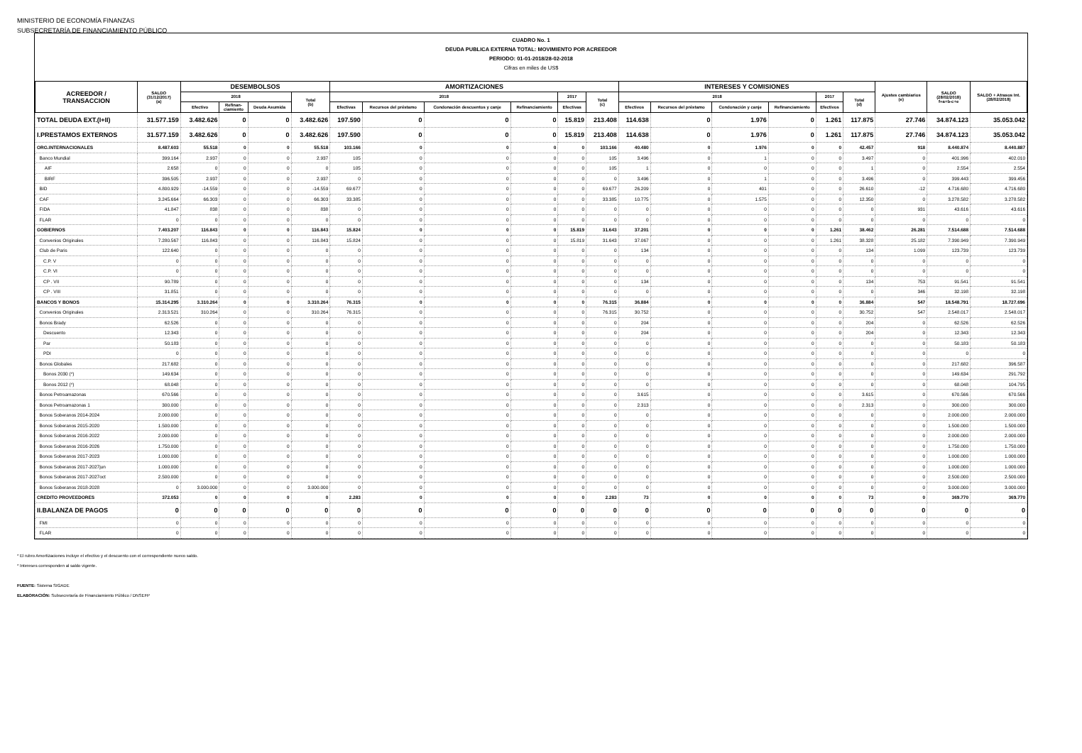MINISTERIO DE ECONOMÍA FINANZAS
SUBSECRETARÍA DE FINANCIAMIENTO PÚBLICO
CUADRO No. 1
DEUDA PUBLICA EXTERNA TOTAL: MOVIMIENTO POR ACREEDOR
PERIODO: 01-01-2018/28-02-2018
Cifras en miles de US$
| ACREEDOR / TRANSACCION | SALDO (31/12/2017) (a) | DESEMBOLSOS | | | | AMORTIZACIONES | | | | | | INTERESES Y COMISIONES | | | | | | Ajustes cambiarios (e) | SALDO (28/02/2018) f=a+b-c+e | SALDO + Atrasos Int. (28/02/2018) |
| --- | --- | --- | --- | --- | --- | --- | --- | --- | --- | --- | --- | --- | --- | --- | --- | --- | --- | --- | --- | --- |
| | | 2018 | | | Total (b) | 2018 | | | | 2017 | Total (c) | 2018 | | | | 2017 | Total (d) | | | |
| | | Efectivo | Refinan- ciamiento | Deuda Asumida | | Efectivas | Recursos del préstamo | Condonación descuentos y canje | Refinanciamiento | Efectivas | | Efectivos | Recursos del préstamo | Condonación y canje | Refinanciamiento | Efectivos | | | | |
| TOTAL DEUDA EXT.(I+II) | 31.577.159 | 3.482.626 | 0 | 0 | 3.482.626 | 197.590 | 0 | 0 | 0 | 15.819 | 213.408 | 114.638 | 0 | 1.976 | 0 | 1.261 | 117.875 | 27.746 | 34.874.123 | 35.053.042 |
| I.PRESTAMOS EXTERNOS | 31.577.159 | 3.482.626 | 0 | 0 | 3.482.626 | 197.590 | 0 | 0 | 0 | 15.819 | 213.408 | 114.638 | 0 | 1.976 | 0 | 1.261 | 117.875 | 27.746 | 34.874.123 | 35.053.042 |
| ORG.INTERNACIONALES | 8.487.603 | 55.518 | 0 | 0 | 55.518 | 103.166 | 0 | 0 | 0 | 0 | 103.166 | 40.480 | 0 | 1.976 | 0 | 0 | 42.457 | 918 | 8.440.874 | 8.440.887 |
| Banco Mundial | 399.164 | 2.937 | 0 | 0 | 2.937 | 105 | 0 | 0 | 0 | 0 | 105 | 3.496 | 0 | 1 | 0 | 0 | 3.497 | 0 | 401.996 | 402.010 |
| AIF | 2.658 | 0 | 0 | 0 | 0 | 105 | 0 | 0 | 0 | 0 | 105 | 1 | 0 | 0 | 0 | 0 | 1 | 0 | 2.554 | 2.554 |
| BIRF | 396.505 | 2.937 | 0 | 0 | 2.937 | 0 | 0 | 0 | 0 | 0 | 0 | 3.496 | 0 | 1 | 0 | 0 | 3.496 | 0 | 399.443 | 399.456 |
| BID | 4.800.929 | -14.559 | 0 | 0 | -14.559 | 69.677 | 0 | 0 | 0 | 0 | 69.677 | 26.209 | 0 | 401 | 0 | 0 | 26.610 | -12 | 4.716.680 | 4.716.680 |
| CAF | 3.245.664 | 66.303 | 0 | 0 | 66.303 | 33.385 | 0 | 0 | 0 | 0 | 33.385 | 10.775 | 0 | 1.575 | 0 | 0 | 12.350 | 0 | 3.278.582 | 3.278.582 |
| FIDA | 41.847 | 838 | 0 | 0 | 838 | 0 | 0 | 0 | 0 | 0 | 0 | 0 | 0 | 0 | 0 | 0 | 0 | 931 | 43.616 | 43.616 |
| FLAR | 0 | 0 | 0 | 0 | 0 | 0 | 0 | 0 | 0 | 0 | 0 | 0 | 0 | 0 | 0 | 0 | 0 | 0 | 0 | 0 |
| GOBIERNOS | 7.403.207 | 116.843 | 0 | 0 | 116.843 | 15.824 | 0 | 0 | 0 | 15.819 | 31.643 | 37.201 | 0 | 0 | 0 | 1.261 | 38.462 | 26.281 | 7.514.688 | 7.514.688 |
| Convenios Originales | 7.280.567 | 116.843 | 0 | 0 | 116.843 | 15.824 | 0 | 0 | 0 | 15.819 | 31.643 | 37.067 | 0 | 0 | 0 | 1.261 | 38.328 | 25.182 | 7.390.949 | 7.390.949 |
| Club de Paris | 122.640 | 0 | 0 | 0 | 0 | 0 | 0 | 0 | 0 | 0 | 0 | 134 | 0 | 0 | 0 | 0 | 134 | 1.099 | 123.739 | 123.739 |
| C.P. V | 0 | 0 | 0 | 0 | 0 | 0 | 0 | 0 | 0 | 0 | 0 | 0 | 0 | 0 | 0 | 0 | 0 | 0 | 0 | 0 |
| C.P. VI | 0 | 0 | 0 | 0 | 0 | 0 | 0 | 0 | 0 | 0 | 0 | 0 | 0 | 0 | 0 | 0 | 0 | 0 | 0 | 0 |
| CP . VII | 90.789 | 0 | 0 | 0 | 0 | 0 | 0 | 0 | 0 | 0 | 0 | 134 | 0 | 0 | 0 | 0 | 134 | 753 | 91.541 | 91.541 |
| CP . VIII | 31.851 | 0 | 0 | 0 | 0 | 0 | 0 | 0 | 0 | 0 | 0 | 0 | 0 | 0 | 0 | 0 | 0 | 346 | 32.198 | 32.198 |
| BANCOS Y BONOS | 15.314.295 | 3.310.264 | 0 | 0 | 3.310.264 | 76.315 | 0 | 0 | 0 | 0 | 76.315 | 36.884 | 0 | 0 | 0 | 0 | 36.884 | 547 | 18.548.791 | 18.727.696 |
| Convenios Originales | 2.313.521 | 310.264 | 0 | 0 | 310.264 | 76.315 | 0 | 0 | 0 | 0 | 76.315 | 30.752 | 0 | 0 | 0 | 0 | 30.752 | 547 | 2.548.017 | 2.548.017 |
| Bonos Brady | 62.526 | 0 | 0 | 0 | 0 | 0 | 0 | 0 | 0 | 0 | 0 | 204 | 0 | 0 | 0 | 0 | 204 | 0 | 62.526 | 62.526 |
| Descuento | 12.343 | 0 | 0 | 0 | 0 | 0 | 0 | 0 | 0 | 0 | 0 | 204 | 0 | 0 | 0 | 0 | 204 | 0 | 12.343 | 12.343 |
| Par | 50.183 | 0 | 0 | 0 | 0 | 0 | 0 | 0 | 0 | 0 | 0 | 0 | 0 | 0 | 0 | 0 | 0 | 0 | 50.183 | 50.183 |
| PDI | 0 | 0 | 0 | 0 | 0 | 0 | 0 | 0 | 0 | 0 | 0 | 0 | 0 | 0 | 0 | 0 | 0 | 0 | 0 | 0 |
| Bonos Globales | 217.682 | 0 | 0 | 0 | 0 | 0 | 0 | 0 | 0 | 0 | 0 | 0 | 0 | 0 | 0 | 0 | 0 | 0 | 217.682 | 396.587 |
| Bonos 2030 (*) | 149.634 | 0 | 0 | 0 | 0 | 0 | 0 | 0 | 0 | 0 | 0 | 0 | 0 | 0 | 0 | 0 | 0 | 0 | 149.634 | 291.792 |
| Bonos 2012 (*) | 68.048 | 0 | 0 | 0 | 0 | 0 | 0 | 0 | 0 | 0 | 0 | 0 | 0 | 0 | 0 | 0 | 0 | 0 | 68.048 | 104.795 |
| Bonos Petroamazonas | 670.566 | 0 | 0 | 0 | 0 | 0 | 0 | 0 | 0 | 0 | 0 | 3.615 | 0 | 0 | 0 | 0 | 3.615 | 0 | 670.566 | 670.566 |
| Bonos Petroamazonas 1 | 300.000 | 0 | 0 | 0 | 0 | 0 | 0 | 0 | 0 | 0 | 0 | 2.313 | 0 | 0 | 0 | 0 | 2.313 | 0 | 300.000 | 300.000 |
| Bonos Soberanos 2014-2024 | 2.000.000 | 0 | 0 | 0 | 0 | 0 | 0 | 0 | 0 | 0 | 0 | 0 | 0 | 0 | 0 | 0 | 0 | 0 | 2.000.000 | 2.000.000 |
| Bonos Soberanos 2015-2020 | 1.500.000 | 0 | 0 | 0 | 0 | 0 | 0 | 0 | 0 | 0 | 0 | 0 | 0 | 0 | 0 | 0 | 0 | 0 | 1.500.000 | 1.500.000 |
| Bonos Soberanos 2016-2022 | 2.000.000 | 0 | 0 | 0 | 0 | 0 | 0 | 0 | 0 | 0 | 0 | 0 | 0 | 0 | 0 | 0 | 0 | 0 | 2.000.000 | 2.000.000 |
| Bonos Soberanos 2016-2026 | 1.750.000 | 0 | 0 | 0 | 0 | 0 | 0 | 0 | 0 | 0 | 0 | 0 | 0 | 0 | 0 | 0 | 0 | 0 | 1.750.000 | 1.750.000 |
| Bonos Soberanos 2017-2023 | 1.000.000 | 0 | 0 | 0 | 0 | 0 | 0 | 0 | 0 | 0 | 0 | 0 | 0 | 0 | 0 | 0 | 0 | 0 | 1.000.000 | 1.000.000 |
| Bonos Soberanos 2017-2027jun | 1.000.000 | 0 | 0 | 0 | 0 | 0 | 0 | 0 | 0 | 0 | 0 | 0 | 0 | 0 | 0 | 0 | 0 | 0 | 1.000.000 | 1.000.000 |
| Bonos Soberanos 2017-2027oct | 2.500.000 | 0 | 0 | 0 | 0 | 0 | 0 | 0 | 0 | 0 | 0 | 0 | 0 | 0 | 0 | 0 | 0 | 0 | 2.500.000 | 2.500.000 |
| Bonos Soberanos 2018-2028 | 0 | 3.000.000 | 0 | 0 | 3.000.000 | 0 | 0 | 0 | 0 | 0 | 0 | 0 | 0 | 0 | 0 | 0 | 0 | 0 | 3.000.000 | 3.000.000 |
| CREDITO PROVEEDORES | 372.053 | 0 | 0 | 0 | 0 | 2.283 | 0 | 0 | 0 | 0 | 2.283 | 73 | 0 | 0 | 0 | 0 | 73 | 0 | 369.770 | 369.770 |
| II.BALANZA DE PAGOS | 0 | 0 | 0 | 0 | 0 | 0 | 0 | 0 | 0 | 0 | 0 | 0 | 0 | 0 | 0 | 0 | 0 | 0 | 0 | 0 |
| FMI | 0 | 0 | 0 | 0 | 0 | 0 | 0 | 0 | 0 | 0 | 0 | 0 | 0 | 0 | 0 | 0 | 0 | 0 | 0 | 0 |
| FLAR | 0 | 0 | 0 | 0 | 0 | 0 | 0 | 0 | 0 | 0 | 0 | 0 | 0 | 0 | 0 | 0 | 0 | 0 | 0 | 0 |
* El rubro Amortizaciones incluye el efectivo y el descuento con el correspondiente nuevo saldo.
* Intereses corresponden al saldo vigente.
FUENTE: Sistema SIGADE
ELABORACIÓN: Subsecretaría de Financiamiento Público / DNSEFP